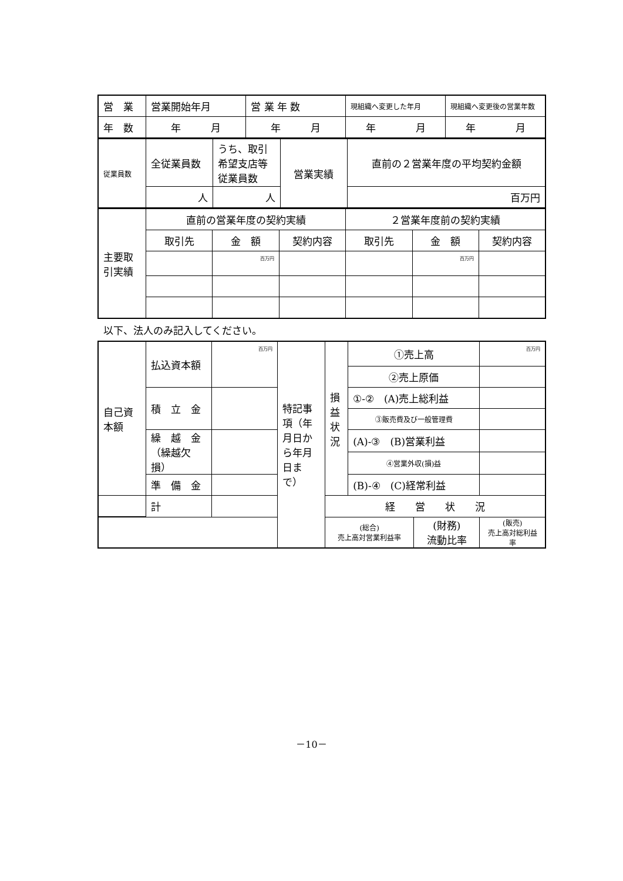| 営 業 | 営業開始年月 | 営 業 年 数 | 現組織へ変更した年月 | 現組織へ変更後の営業年数 |
| 年 数 | 年 月 | 年 月 | 年 月 | 年 月 |
| 従業員数 | 全従業員数 | うち、取引希望支店等従業員数 | 営業実績 | 直前の２営業年度の平均契約金額 |
| | 人 | 人 | | 百万円 |
| 主要取引実績 | 直前の営業年度の契約実績 | | | ２営業年度前の契約実績 | | |
| | 取引先 | 金 額 | 契約内容 | 取引先 | 金 額 | 契約内容 |
| | | 百万円 | | | 百万円 | |
以下、法人のみ記入してください。
| 自己資本額 | 払込資本額 | 百万円 | 特記事項（年月日から年月日まで） | 損益状況 | ①売上高 | | 百万円 |
| | | | | | ②売上原価 | | |
| | 積 立 金 | | | | ①-② (A)売上総利益 | | |
| | | | | | ③販売費及び一般管理費 | | |
| | 繰 越 金（繰越欠損） | | | | (A)-③ (B)営業利益 | | |
| | | | | | ④営業外収(損)益 | | |
| | 準 備 金 | | | | (B)-④ (C)経常利益 | | |
| | 計 | | | 経 営 状 況 | | | |
| | | | | (総合) 売上高対営業利益率 | | (財務) 流動比率 | (販売) 売上高対総利益率 |
－10－